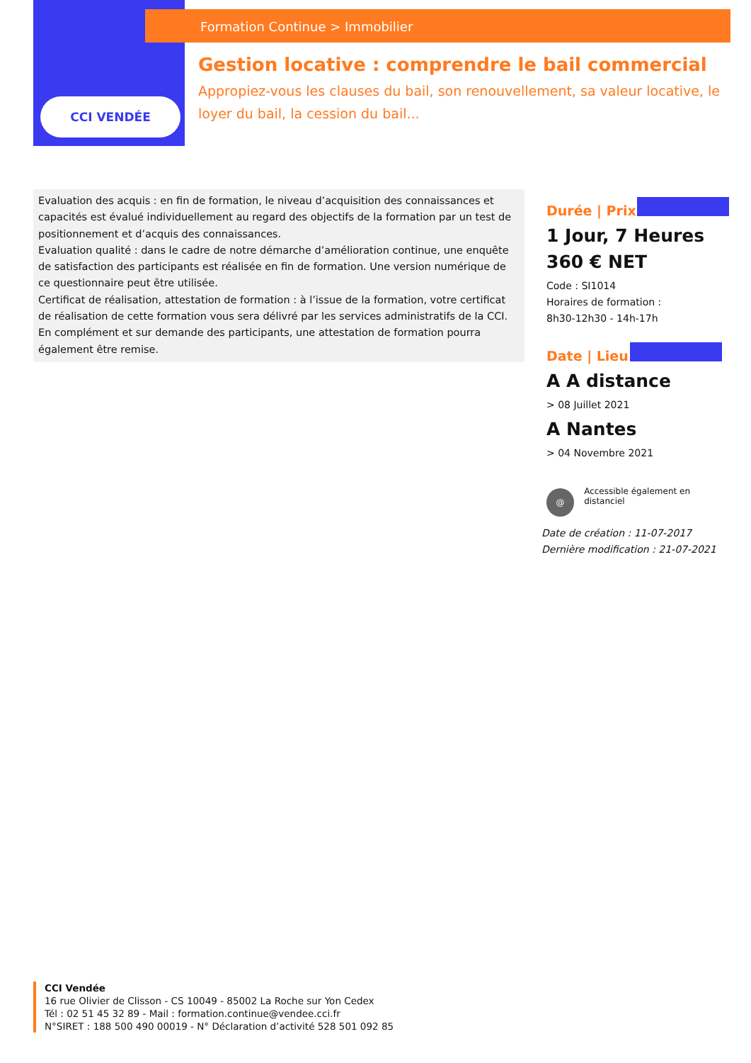CCI VENDÉE
Formation Continue > Immobilier
Gestion locative : comprendre le bail commercial
Appropiez-vous les clauses du bail, son renouvellement, sa valeur locative, le loyer du bail, la cession du bail...
Evaluation des acquis : en fin de formation, le niveau d’acquisition des connaissances et capacités est évalué individuellement au regard des objectifs de la formation par un test de positionnement et d’acquis des connaissances.
Evaluation qualité : dans le cadre de notre démarche d’amélioration continue, une enquête de satisfaction des participants est réalisée en fin de formation. Une version numérique de ce questionnaire peut être utilisée.
Certificat de réalisation, attestation de formation : à l’issue de la formation, votre certificat de réalisation de cette formation vous sera délivré par les services administratifs de la CCI. En complément et sur demande des participants, une attestation de formation pourra également être remise.
Durée | Prix
1 Jour, 7 Heures
360 € NET
Code : SI1014
Horaires de formation :
8h30-12h30 - 14h-17h
Date | Lieu
A A distance
> 08 Juillet 2021
A Nantes
> 04 Novembre 2021
@
Accessible également en distanciel
Date de création : 11-07-2017
Dernière modification : 21-07-2021
CCI Vendée
16 rue Olivier de Clisson - CS 10049 - 85002 La Roche sur Yon Cedex
Tél : 02 51 45 32 89 - Mail : formation.continue@vendee.cci.fr
N°SIRET : 188 500 490 00019 - N° Déclaration d’activité 528 501 092 85